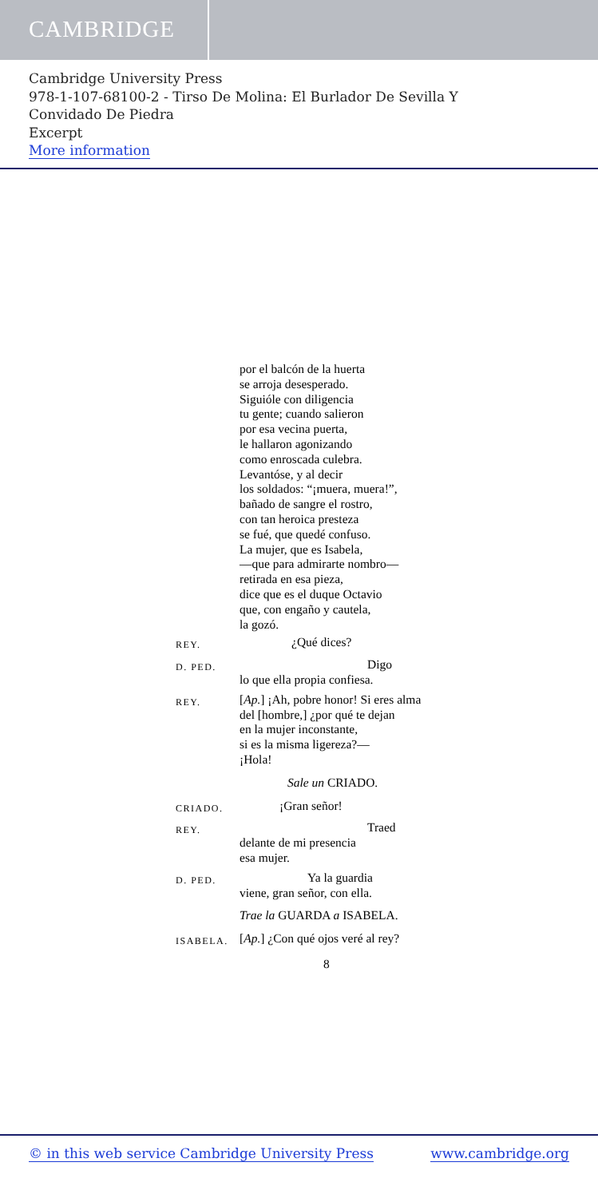CAMBRIDGE
Cambridge University Press
978-1-107-68100-2 - Tirso De Molina: El Burlador De Sevilla Y
Convidado De Piedra
Excerpt
More information
por el balcón de la huerta
se arroja desesperado.
Siguióle con diligencia
tu gente; cuando salieron
por esa vecina puerta,
le hallaron agonizando
como enroscada culebra.
Levantóse, y al decir
los soldados: “¡muera, muera!”,
bañado de sangre el rostro,
con tan heroica presteza
se fué, que quedé confuso.
La mujer, que es Isabela,
—que para admirarte nombro—
retirada en esa pieza,
dice que es el duque Octavio
que, con engaño y cautela,
la gozó.
REY. ¿Qué dices?
D. PED. Digo
lo que ella propia confiesa.
REY. [Ap.] ¡Ah, pobre honor! Si eres alma
del [hombre,] ¿por qué te dejan
en la mujer inconstante,
si es la misma ligereza?—
¡Hola!
Sale un CRIADO.
CRIADO. ¡Gran señor!
REY. Traed
delante de mi presencia
esa mujer.
D. PED. Ya la guardia
viene, gran señor, con ella.
Trae la GUARDA a ISABELA.
ISABELA. [Ap.] ¿Con qué ojos veré al rey?
8
© in this web service Cambridge University Press www.cambridge.org